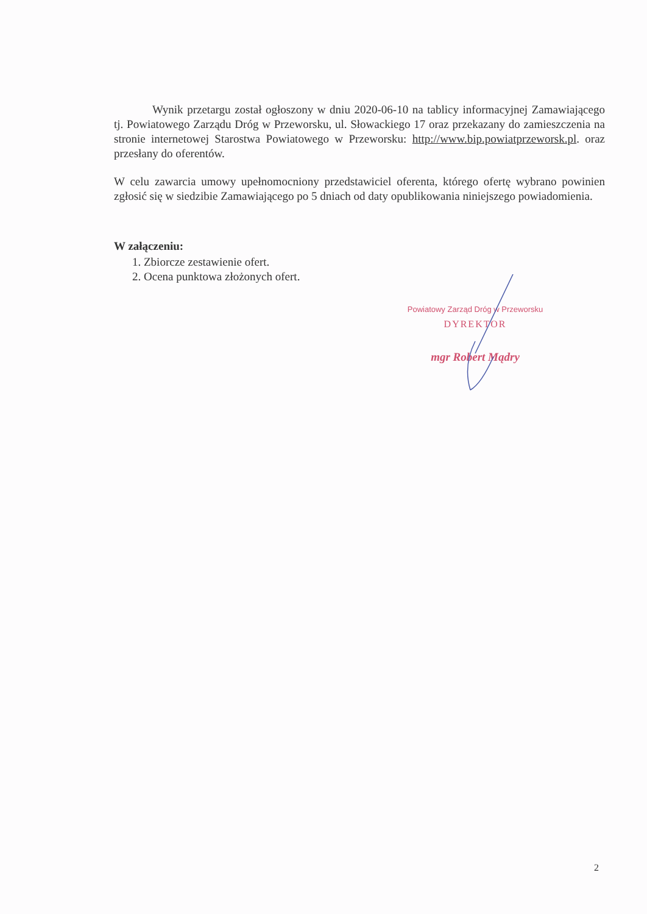Wynik przetargu został ogłoszony w dniu 2020-06-10 na tablicy informacyjnej Zamawiającego tj. Powiatowego Zarządu Dróg w Przeworsku, ul. Słowackiego 17 oraz przekazany do zamieszczenia na stronie internetowej Starostwa Powiatowego w Przeworsku: http://www.bip.powiatprzeworsk.pl. oraz przesłany do oferentów.
W celu zawarcia umowy upełnomocniony przedstawiciel oferenta, którego ofertę wybrano powinien zgłosić się w siedzibie Zamawiającego po 5 dniach od daty opublikowania niniejszego powiadomienia.
W załączeniu:
1. Zbiorcze zestawienie ofert.
2. Ocena punktowa złożonych ofert.
Powiatowy Zarząd Dróg w Przeworsku
DYREKTOR
mgr Robert Mądry
2